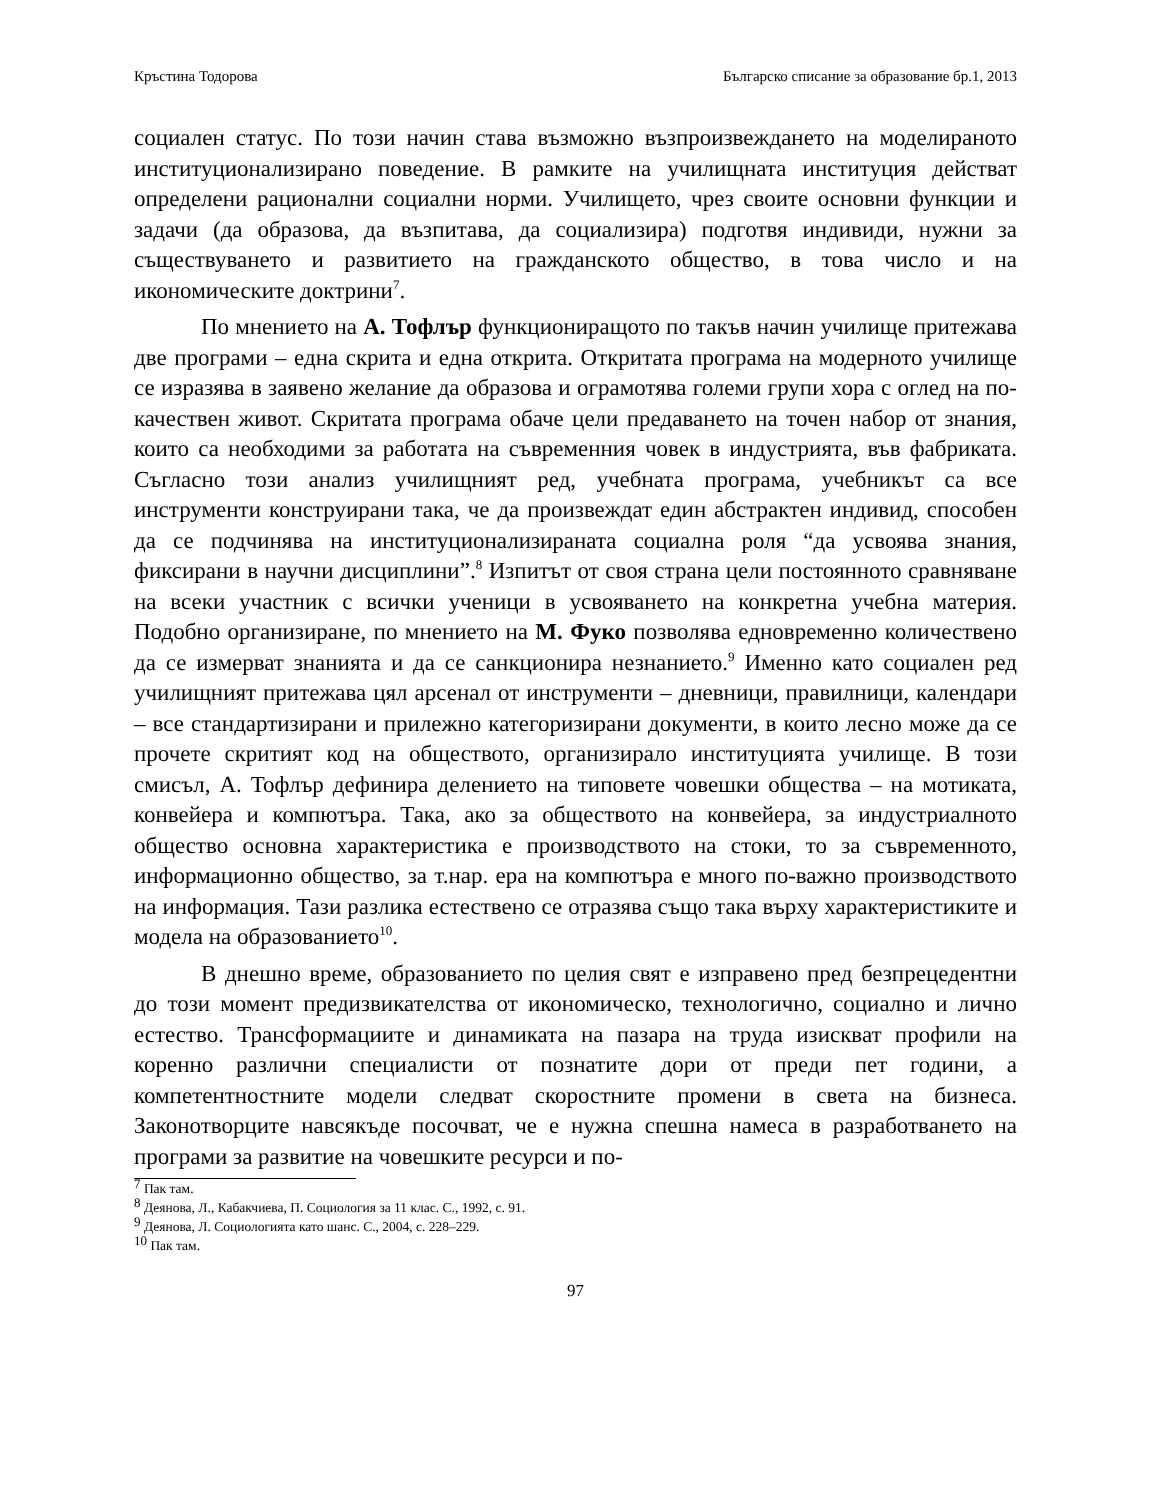Кръстина Тодорова Българско списание за образование бр.1, 2013
социален статус. По този начин става възможно възпроизвеждането на моделираното институционализирано поведение. В рамките на училищната институция действат определени рационални социални норми. Училището, чрез своите основни функции и задачи (да образова, да възпитава, да социализира) подготвя индивиди, нужни за съществуването и развитието на гражданското общество, в това число и на икономическите доктрини<sup>7</sup>.
По мнението на А. Тофлър функциониращото по такъв начин училище притежава две програми – една скрита и една открита. Откритата програма на модерното училище се изразява в заявено желание да образова и ограмотява големи групи хора с оглед на по-качествен живот. Скритата програма обаче цели предаването на точен набор от знания, които са необходими за работата на съвременния човек в индустрията, във фабриката. Съгласно този анализ училищният ред, учебната програма, учебникът са все инструменти конструирани така, че да произвеждат един абстрактен индивид, способен да се подчинява на институционализираната социална роля “да усвоява знания, фиксирани в научни дисциплини”.<sup>8</sup> Изпитът от своя страна цели постоянното сравняване на всеки участник с всички ученици в усвояването на конкретна учебна материя. Подобно организиране, по мнението на М. Фуко позволява едновременно количествено да се измерват знанията и да се санкционира незнанието.<sup>9</sup> Именно като социален ред училищният притежава цял арсенал от инструменти – дневници, правилници, календари – все стандартизирани и прилежно категоризирани документи, в които лесно може да се прочете скритият код на обществото, организирало институцията училище. В този смисъл, А. Тофлър дефинира делението на типовете човешки общества – на мотиката, конвейера и компютъра. Така, ако за обществото на конвейера, за индустриалното общество основна характеристика е производството на стоки, то за съвременното, информационно общество, за т.нар. ера на компютъра е много по-важно производството на информация. Тази разлика естествено се отразява също така върху характеристиките и модела на образованието<sup>10</sup>.
В днешно време, образованието по целия свят е изправено пред безпрецедентни до този момент предизвикателства от икономическо, технологично, социално и лично естество. Трансформациите и динамиката на пазара на труда изискват профили на коренно различни специалисти от познатите дори от преди пет години, а компетентностните модели следват скоростните промени в света на бизнеса. Законотворците навсякъде посочват, че е нужна спешна намеса в разработването на програми за развитие на човешките ресурси и по-
<sup>7</sup> Пак там.
<sup>8</sup> Деянова, Л., Кабакчиева, П. Социология за 11 клас. С., 1992, с. 91.
<sup>9</sup> Деянова, Л. Социологията като шанс. С., 2004, с. 228–229.
<sup>10</sup> Пак там.
97